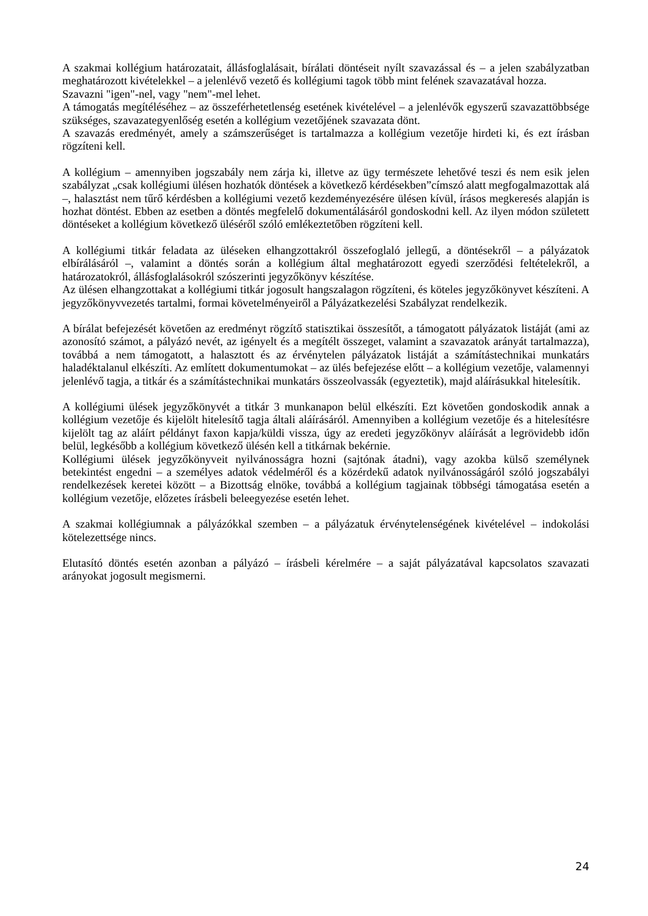A szakmai kollégium határozatait, állásfoglalásait, bírálati döntéseit nyílt szavazással és – a jelen szabályzatban meghatározott kivételekkel – a jelenlévő vezető és kollégiumi tagok több mint felének szavazatával hozza.
Szavazni "igen"-nel, vagy "nem"-mel lehet.
A támogatás megítéléséhez – az összeférhetetlenség esetének kivételével – a jelenlévők egyszerű szavazattöbbsége szükséges, szavazategyenlőség esetén a kollégium vezetőjének szavazata dönt.
A szavazás eredményét, amely a számszerűséget is tartalmazza a kollégium vezetője hirdeti ki, és ezt írásban rögzíteni kell.
A kollégium – amennyiben jogszabály nem zárja ki, illetve az ügy természete lehetővé teszi és nem esik jelen szabályzat „csak kollégiumi ülésen hozhatók döntések a következő kérdésekben”címszó alatt megfogalmazottak alá –, halasztást nem tűrő kérdésben a kollégiumi vezető kezdeményezésére ülésen kívül, írásos megkeresés alapján is hozhat döntést. Ebben az esetben a döntés megfelelő dokumentálásáról gondoskodni kell. Az ilyen módon született döntéseket a kollégium következő üléséről szóló emlékeztetőben rögzíteni kell.
A kollégiumi titkár feladata az üléseken elhangzottakról összefoglaló jellegű, a döntésekről – a pályázatok elbírálásáról –, valamint a döntés során a kollégium által meghatározott egyedi szerződési feltételekről, a határozatokról, állásfoglalásokról szószerinti jegyzőkönyv készítése.
Az ülésen elhangzottakat a kollégiumi titkár jogosult hangszalagon rögzíteni, és köteles jegyzőkönyvet készíteni. A jegyzőkönyvvezetés tartalmi, formai követelményeiről a Pályázatkezelési Szabályzat rendelkezik.
A bírálat befejezését követően az eredményt rögzítő statisztikai összesítőt, a támogatott pályázatok listáját (ami az azonosító számot, a pályázó nevét, az igényelt és a megítélt összeget, valamint a szavazatok arányát tartalmazza), továbbá a nem támogatott, a halasztott és az érvénytelen pályázatok listáját a számítástechnikai munkatárs haladéktalanul elkészíti. Az említett dokumentumokat – az ülés befejezése előtt – a kollégium vezetője, valamennyi jelenlévő tagja, a titkár és a számítástechnikai munkatárs összeolvassák (egyeztetik), majd aláírásukkal hitelesítik.
A kollégiumi ülések jegyzőkönyvét a titkár 3 munkanapon belül elkészíti. Ezt követően gondoskodik annak a kollégium vezetője és kijelölt hitelesítő tagja általi aláírásáról. Amennyiben a kollégium vezetője és a hitelesítésre kijelölt tag az aláírt példányt faxon kapja/küldi vissza, úgy az eredeti jegyzőkönyv aláírását a legrövidebb időn belül, legkésőbb a kollégium következő ülésén kell a titkárnak bekérnie.
Kollégiumi ülések jegyzőkönyveit nyilvánosságra hozni (sajtónak átadni), vagy azokba külső személynek betekintést engedni – a személyes adatok védelméről és a közérdekű adatok nyilvánosságáról szóló jogszabályi rendelkezések keretei között – a Bizottság elnöke, továbbá a kollégium tagjainak többségi támogatása esetén a kollégium vezetője, előzetes írásbeli beleegyezése esetén lehet.
A szakmai kollégiumnak a pályázókkal szemben – a pályázatuk érvénytelenségének kivételével – indokolási kötelezettsége nincs.
Elutasító döntés esetén azonban a pályázó – írásbeli kérelmére – a saját pályázatával kapcsolatos szavazati arányokat jogosult megismerni.
24